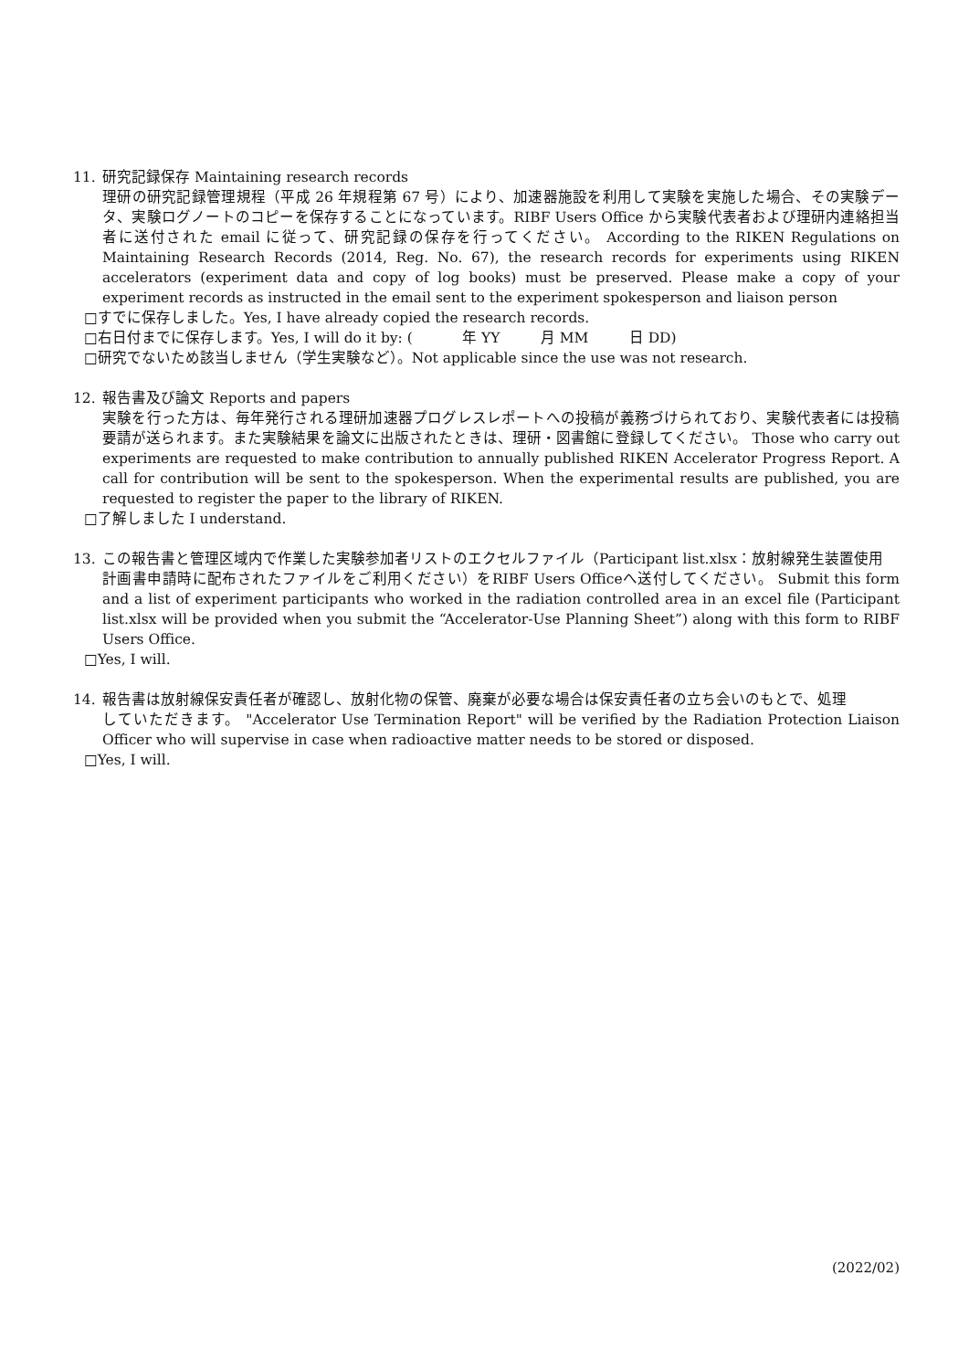11. 研究記録保存 Maintaining research records
理研の研究記録管理規程（平成 26 年規程第 67 号）により、加速器施設を利用して実験を実施した場合、その実験データ、実験ログノートのコピーを保存することになっています。RIBF Users Office から実験代表者および理研内連絡担当者に送付された email に従って、研究記録の保存を行ってください。 According to the RIKEN Regulations on Maintaining Research Records (2014, Reg. No. 67), the research records for experiments using RIKEN accelerators (experiment data and copy of log books) must be preserved. Please make a copy of your experiment records as instructed in the email sent to the experiment spokesperson and liaison person
□すでに保存しました。Yes, I have already copied the research records.
□右日付までに保存します。Yes, I will do it by: ( 年 YY 月 MM 日 DD)
□研究でないため該当しません（学生実験など）。Not applicable since the use was not research.
12. 報告書及び論文 Reports and papers
実験を行った方は、毎年発行される理研加速器プログレスレポートへの投稿が義務づけられており、実験代表者には投稿要請が送られます。また実験結果を論文に出版されたときは、理研・図書館に登録してください。 Those who carry out experiments are requested to make contribution to annually published RIKEN Accelerator Progress Report. A call for contribution will be sent to the spokesperson. When the experimental results are published, you are requested to register the paper to the library of RIKEN.
□了解しました I understand.
13. この報告書と管理区域内で作業した実験参加者リストのエクセルファイル（Participant list.xlsx：放射線発生装置使用
計画書申請時に配布されたファイルをご利用ください）をRIBF Users Officeへ送付してください。 Submit this form and a list of experiment participants who worked in the radiation controlled area in an excel file (Participant list.xlsx will be provided when you submit the “Accelerator-Use Planning Sheet”) along with this form to RIBF Users Office.
□Yes, I will.
14. 報告書は放射線保安責任者が確認し、放射化物の保管、廃棄が必要な場合は保安責任者の立ち会いのもとで、処理
していただきます。 "Accelerator Use Termination Report" will be verified by the Radiation Protection Liaison Officer who will supervise in case when radioactive matter needs to be stored or disposed.
□Yes, I will.
(2022/02)